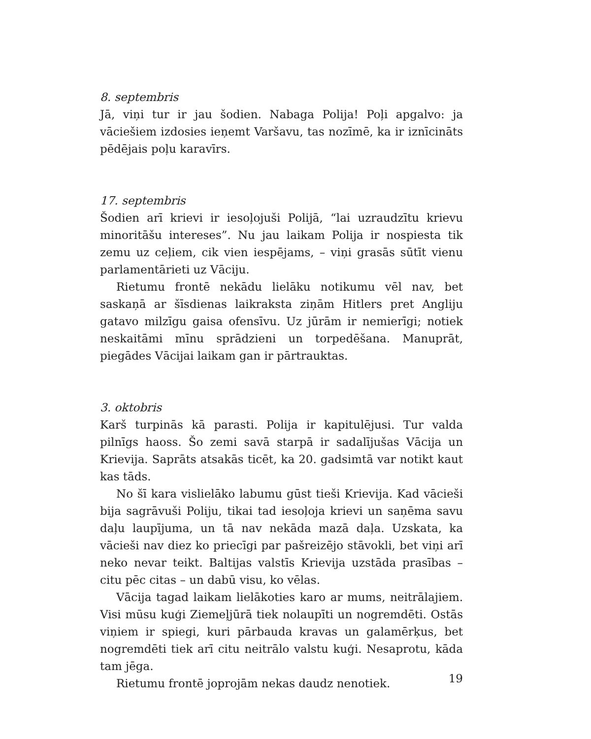8. septembris
Jā, viņi tur ir jau šodien. Nabaga Polija! Poļi apgalvo: ja vāciešiem izdosies ieņemt Varšavu, tas nozīmē, ka ir iznīcināts pēdējais poļu karavīrs.
17. septembris
Šodien arī krievi ir iesoļojuši Polijā, “lai uzraudzītu krievu minoritāšu intereses”. Nu jau laikam Polija ir nospiesta tik zemu uz ceļiem, cik vien iespējams, – viņi grasās sūtīt vienu parlamentārieti uz Vāciju.
Rietumu frontē nekādu lielāku notikumu vēl nav, bet saskaņā ar šīsdienas laikraksta ziņām Hitlers pret Angliju gatavo milzīgu gaisa ofensīvu. Uz jūrām ir nemierīgi; notiek neskaitāmi mīnu sprādzieni un torpedēšana. Manuprāt, piegādes Vācijai laikam gan ir pārtrauktas.
3. oktobris
Karš turpinās kā parasti. Polija ir kapitulējusi. Tur valda pilnīgs haoss. Šo zemi savā starpā ir sadalījušas Vācija un Krievija. Saprāts atsakās ticēt, ka 20. gadsimtā var notikt kaut kas tāds.
No šī kara vislielāko labumu gūst tieši Krievija. Kad vācieši bija sagrāvuši Poliju, tikai tad iesoļoja krievi un saņēma savu daļu laupījuma, un tā nav nekāda mazā daļa. Uzskata, ka vācieši nav diez ko priecīgi par pašreizējo stāvokli, bet viņi arī neko nevar teikt. Baltijas valstīs Krievija uzstāda prasības – citu pēc citas – un dabū visu, ko vēlas.
Vācija tagad laikam lielākoties karo ar mums, neitrālajiem. Visi mūsu kuģi Ziemeļjūrā tiek nolaupīti un nogremdēti. Ostās viņiem ir spiegi, kuri pārbauda kravas un galamērķus, bet nogremdēti tiek arī citu neitrālo valstu kuģi. Nesaprotu, kāda tam jēga.
Rietumu frontē joprojām nekas daudz nenotiek.
19